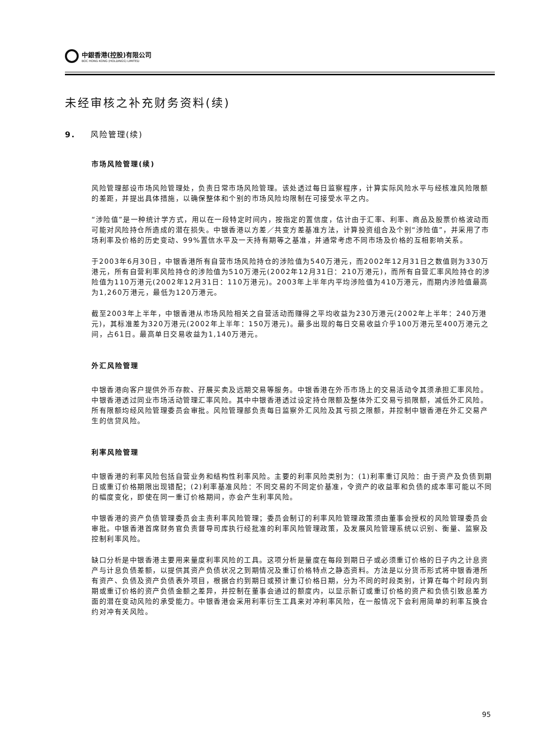中銀香港(控股)有限公司
BOC HONG KONG (HOLDINGS) LIMITED
未经审核之补充财务资料(续)
9. 风险管理(续)
市场风险管理(续)
风险管理部设市场风险管理处，负责日常市场风险管理。该处透过每日监察程序，计算实际风险水平与经核准风险限额的差距，并提出具体措施，以确保整体和个别的市场风险均限制在可接受水平之内。
“涉险值”是一种统计学方式，用以在一段特定时间内，按指定的置信度，估计由于汇率、利率、商品及股票价格波动而可能对风险持仓所造成的潜在损失。中银香港以方差／共变方差基准方法，计算投资组合及个别“涉险值”，并采用了市场利率及价格的历史变动、99%置信水平及一天持有期等之基准，并通常考虑不同市场及价格的互相影响关系。
于2003年6月30日，中银香港所有自营市场风险持仓的涉险值为540万港元，而2002年12月31日之数值则为330万港元，所有自营利率风险持仓的涉险值为510万港元(2002年12月31日：210万港元)，而所有自营汇率风险持仓的涉险值为110万港元(2002年12月31日：110万港元)。2003年上半年内平均涉险值为410万港元，而期内涉险值最高为1,260万港元，最低为120万港元。
截至2003年上半年，中银香港从市场风险相关之自营活动而赚得之平均收益为230万港元(2002年上半年：240万港元)，其标准差为320万港元(2002年上半年：150万港元)。最多出现的每日交易收益介乎100万港元至400万港元之间，占61日。最高单日交易收益为1,140万港元。
外汇风险管理
中银香港向客户提供外币存款、孖展买卖及远期交易等服务。中银香港在外币市场上的交易活动令其须承担汇率风险。中银香港透过同业市场活动管理汇率风险。其中中银香港透过设定持仓限额及整体外汇交易亏损限额，减低外汇风险。所有限额均经风险管理委员会审批。风险管理部负责每日监察外汇风险及其亏损之限额，并控制中银香港在外汇交易产生的信贷风险。
利率风险管理
中银香港的利率风险包括自营业务和结构性利率风险。主要的利率风险类别为：(1)利率重订风险：由于资产及负债到期日或重订价格期限出现错配；(2)利率基准风险：不同交易的不同定价基准，令资产的收益率和负债的成本率可能以不同的幅度变化，即使在同一重订价格期间，亦会产生利率风险。
中银香港的资产负债管理委员会主责利率风险管理；委员会制订的利率风险管理政策须由董事会授权的风险管理委员会审批。中银香港首席财务官负责督导司库执行经批准的利率风险管理政策，及发展风险管理系统以识别、衡量、监察及控制利率风险。
缺口分析是中银香港主要用来量度利率风险的工具。这项分析是量度在每段到期日子或必须重订价格的日子内之计息资产与计息负债差额，以提供其资产负债状况之到期情况及重订价格特点之静态资料。方法是以分货币形式将中银香港所有资产、负债及资产负债表外项目，根据合约到期日或预计重订价格日期，分为不同的时段类别，计算在每个时段内到期或重订价格的资产负债金额之差异，并控制在董事会通过的额度内，以显示新订或重订价格的资产和负债引致息差方面的潜在变动风险的承受能力。中银香港会采用利率衍生工具来对冲利率风险，在一般情况下会利用简单的利率互换合约对冲有关风险。
95